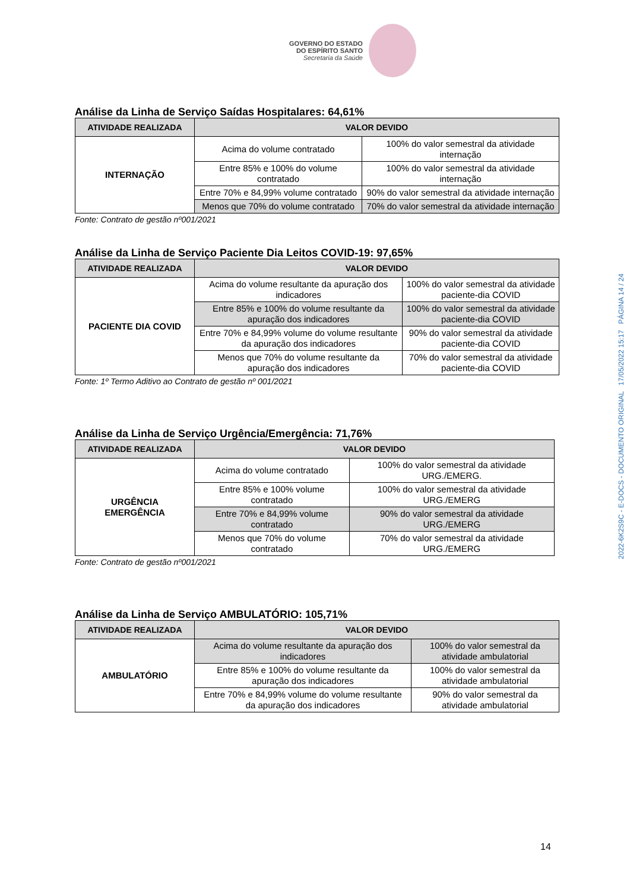GOVERNO DO ESTADO
DO ESPÍRITO SANTO
Secretaria da Saúde
Análise da Linha de Serviço Saídas Hospitalares: 64,61%
| ATIVIDADE REALIZADA | VALOR DEVIDO | |
| --- | --- | --- |
| INTERNAÇÃO | Acima do volume contratado | 100% do valor semestral da atividade internação |
| | Entre 85% e 100% do volume contratado | 100% do valor semestral da atividade internação |
| | Entre 70% e 84,99% volume contratado | 90% do valor semestral da atividade internação |
| | Menos que 70% do volume contratado | 70% do valor semestral da atividade internação |
Fonte: Contrato de gestão nº001/2021
Análise da Linha de Serviço Paciente Dia Leitos COVID-19: 97,65%
| ATIVIDADE REALIZADA | VALOR DEVIDO | |
| --- | --- | --- |
| PACIENTE DIA COVID | Acima do volume resultante da apuração dos indicadores | 100% do valor semestral da atividade paciente-dia COVID |
| | Entre 85% e 100% do volume resultante da apuração dos indicadores | 100% do valor semestral da atividade paciente-dia COVID |
| | Entre 70% e 84,99% volume do volume resultante da apuração dos indicadores | 90% do valor semestral da atividade paciente-dia COVID |
| | Menos que 70% do volume resultante da apuração dos indicadores | 70% do valor semestral da atividade paciente-dia COVID |
Fonte: 1º Termo Aditivo ao Contrato de gestão nº 001/2021
Análise da Linha de Serviço Urgência/Emergência: 71,76%
| ATIVIDADE REALIZADA | VALOR DEVIDO | |
| --- | --- | --- |
| URGÊNCIA EMERGÊNCIA | Acima do volume contratado | 100% do valor semestral da atividade URG./EMERG. |
| | Entre 85% e 100% volume contratado | 100% do valor semestral da atividade URG./EMERG |
| | Entre 70% e 84,99% volume contratado | 90% do valor semestral da atividade URG./EMERG |
| | Menos que 70% do volume contratado | 70% do valor semestral da atividade URG./EMERG |
Fonte: Contrato de gestão nº001/2021
Análise da Linha de Serviço AMBULATÓRIO: 105,71%
| ATIVIDADE REALIZADA | VALOR DEVIDO | |
| --- | --- | --- |
| AMBULATÓRIO | Acima do volume resultante da apuração dos indicadores | 100% do valor semestral da atividade ambulatorial |
| | Entre 85% e 100% do volume resultante da apuração dos indicadores | 100% do valor semestral da atividade ambulatorial |
| | Entre 70% e 84,99% volume do volume resultante da apuração dos indicadores | 90% do valor semestral da atividade ambulatorial |
2022-6K2S9C - E-DOCS - DOCUMENTO ORIGINAL 17/05/2022 15:17 PÁGINA 14 / 24
14